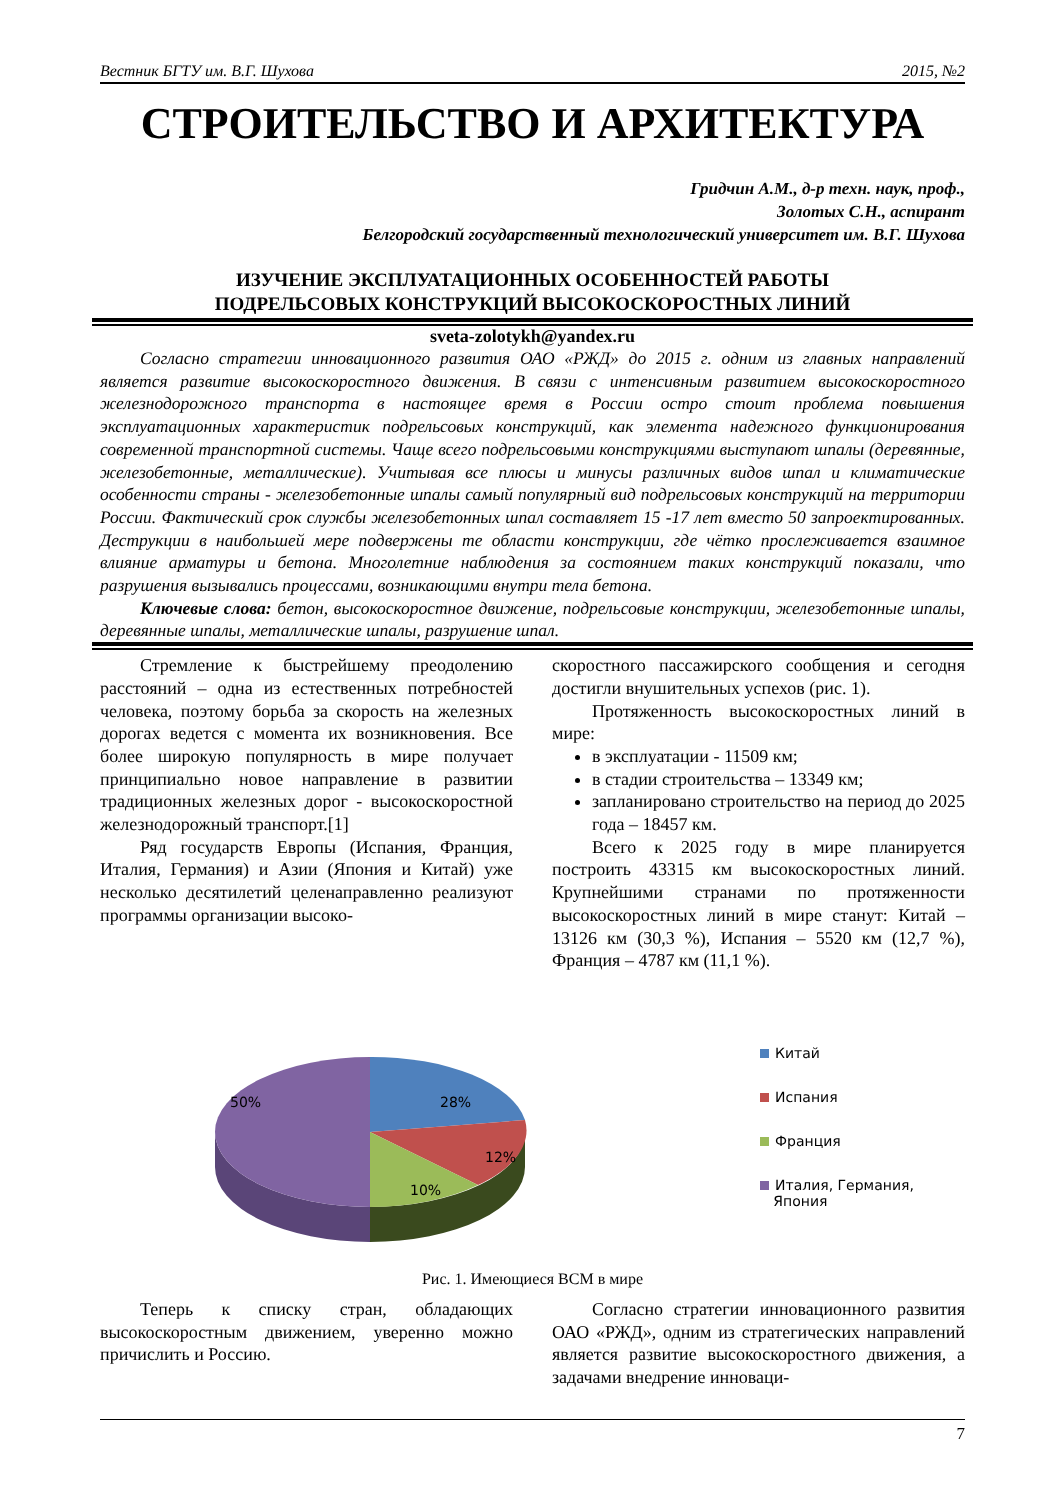Вестник БГТУ им. В.Г. Шухова 2015, №2
СТРОИТЕЛЬСТВО И АРХИТЕКТУРА
Гридчин А.М., д-р техн. наук, проф.,
Золотых С.Н., аспирант
Белгородский государственный технологический университет им. В.Г. Шухова
ИЗУЧЕНИЕ ЭКСПЛУАТАЦИОННЫХ ОСОБЕННОСТЕЙ РАБОТЫ
ПОДРЕЛЬСОВЫХ КОНСТРУКЦИЙ ВЫСОКОСКОРОСТНЫХ ЛИНИЙ
sveta-zolotykh@yandex.ru
Согласно стратегии инновационного развития ОАО «РЖД» до 2015 г. одним из главных направлений является развитие высокоскоростного движения. В связи с интенсивным развитием высокоскоростного железнодорожного транспорта в настоящее время в России остро стоит проблема повышения эксплуатационных характеристик подрельсовых конструкций, как элемента надежного функционирования современной транспортной системы. Чаще всего подрельсовыми конструкциями выступают шпалы (деревянные, железобетонные, металлические). Учитывая все плюсы и минусы различных видов шпал и климатические особенности страны - железобетонные шпалы самый популярный вид подрельсовых конструкций на территории России. Фактический срок службы железобетонных шпал составляет 15 -17 лет вместо 50 запроектированных. Деструкции в наибольшей мере подвержены те области конструкции, где чётко прослеживается взаимное влияние арматуры и бетона. Многолетние наблюдения за состоянием таких конструкций показали, что разрушения вызывались процессами, возникающими внутри тела бетона.
Ключевые слова: бетон, высокоскоростное движение, подрельсовые конструкции, железобетонные шпалы, деревянные шпалы, металлические шпалы, разрушение шпал.
Стремление к быстрейшему преодолению расстояний – одна из естественных потребностей человека, поэтому борьба за скорость на железных дорогах ведется с момента их возникновения. Все более широкую популярность в мире получает принципиально новое направление в развитии традиционных железных дорог - высокоскоростной железнодорожный транспорт.[1]
Ряд государств Европы (Испания, Франция, Италия, Германия) и Азии (Япония и Китай) уже несколько десятилетий целенаправленно реализуют программы организации высоко-
скоростного пассажирского сообщения и сегодня достигли внушительных успехов (рис. 1).
Протяженность высокоскоростных линий в мире:
в эксплуатации - 11509 км;
в стадии строительства – 13349 км;
запланировано строительство на период до 2025 года – 18457 км.
Всего к 2025 году в мире планируется построить 43315 км высокоскоростных линий. Крупнейшими странами по протяженности высокоскоростных линий в мире станут: Китай – 13126 км (30,3 %), Испания – 5520 км (12,7 %), Франция – 4787 км (11,1 %).
28%
12%
10%
50%
Китай
Испания
Франция
Италия, Германия,
Япония
Рис. 1. Имеющиеся ВСМ в мире
Теперь к списку стран, обладающих высокоскоростным движением, уверенно можно причислить и Россию.
Согласно стратегии инновационного развития ОАО «РЖД», одним из стратегических направлений является развитие высокоскоростного движения, а задачами внедрение инноваци-
7